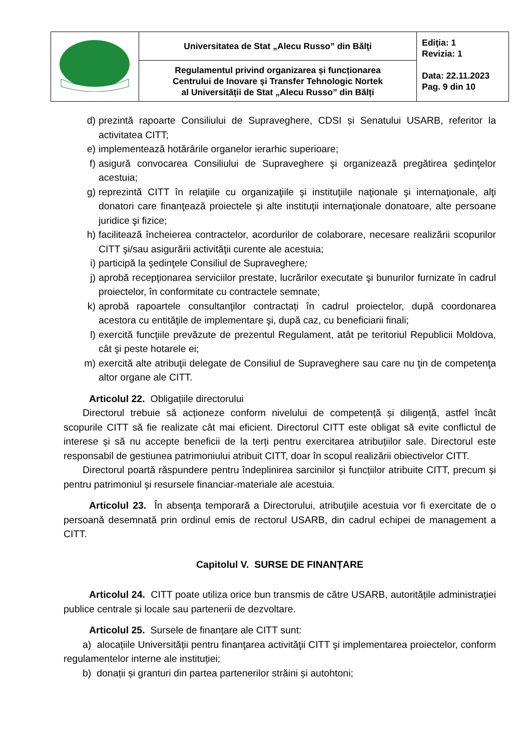| | Universitatea de Stat „Alecu Russo” din Bălţi | Ediţia: 1 Revizia: 1 Data: 22.11.2023 Pag. 9 din 10 |
| | Regulamentul privind organizarea și funcționarea Centrului de Inovare şi Transfer Tehnologic Nortek al Universității de Stat „Alecu Russo” din Bălți | |
d) prezintă rapoarte Consiliului de Supraveghere, CDSI și Senatului USARB, referitor la activitatea CITT;
e) implementează hotărârile organelor ierarhic superioare;
f) asigură convocarea Consiliului de Supraveghere şi organizează pregătirea şedinţelor acestuia;
g) reprezintă CITT în relaţiile cu organizaţiile şi instituţiile naţionale şi internaţionale, alţi donatori care finanţează proiectele şi alte instituţii internaţionale donatoare, alte persoane juridice şi fizice;
h) facilitează încheierea contractelor, acordurilor de colaborare, necesare realizării scopurilor CITT şi/sau asigurării activităţii curente ale acestuia;
i) participă la şedinţele Consiliul de Supraveghere;
j) aprobă recepţionarea serviciilor prestate, lucrărilor executate şi bunurilor furnizate în cadrul proiectelor, în conformitate cu contractele semnate;
k) aprobă rapoartele consultanţilor contractați în cadrul proiectelor, după coordonarea acestora cu entităţile de implementare şi, după caz, cu beneficiarii finali;
l) exercită funcţiile prevăzute de prezentul Regulament, atât pe teritoriul Republicii Moldova, cât şi peste hotarele ei;
m) exercită alte atribuţii delegate de Consiliul de Supraveghere sau care nu ţin de competenţa altor organe ale CITT.
Articolul 22. Obligațiile directorului
Directorul trebuie să acționeze conform nivelului de competență și diligență, astfel încât scopurile CITT să fie realizate cât mai eficient. Directorul CITT este obligat să evite conflictul de interese și să nu accepte beneficii de la terți pentru exercitarea atribuțiilor sale. Directorul este responsabil de gestiunea patrimoniului atribuit CITT, doar în scopul realizării obiectivelor CITT.
Directorul poartă răspundere pentru îndeplinirea sarcinilor și funcțiilor atribuite CITT, precum și pentru patrimoniul și resursele financiar-materiale ale acestuia.
Articolul 23. În absenţa temporară a Directorului, atribuţiile acestuia vor fi exercitate de o persoană desemnată prin ordinul emis de rectorul USARB, din cadrul echipei de management a CITT.
Capitolul V. SURSE DE FINANȚARE
Articolul 24. CITT poate utiliza orice bun transmis de către USARB, autoritățile administrației publice centrale și locale sau partenerii de dezvoltare.
Articolul 25. Sursele de finanțare ale CITT sunt:
a) alocațiile Universității pentru finanţarea activităţii CITT şi implementarea proiectelor, conform regulamentelor interne ale instituției;
b) donații și granturi din partea partenerilor străini și autohtoni;